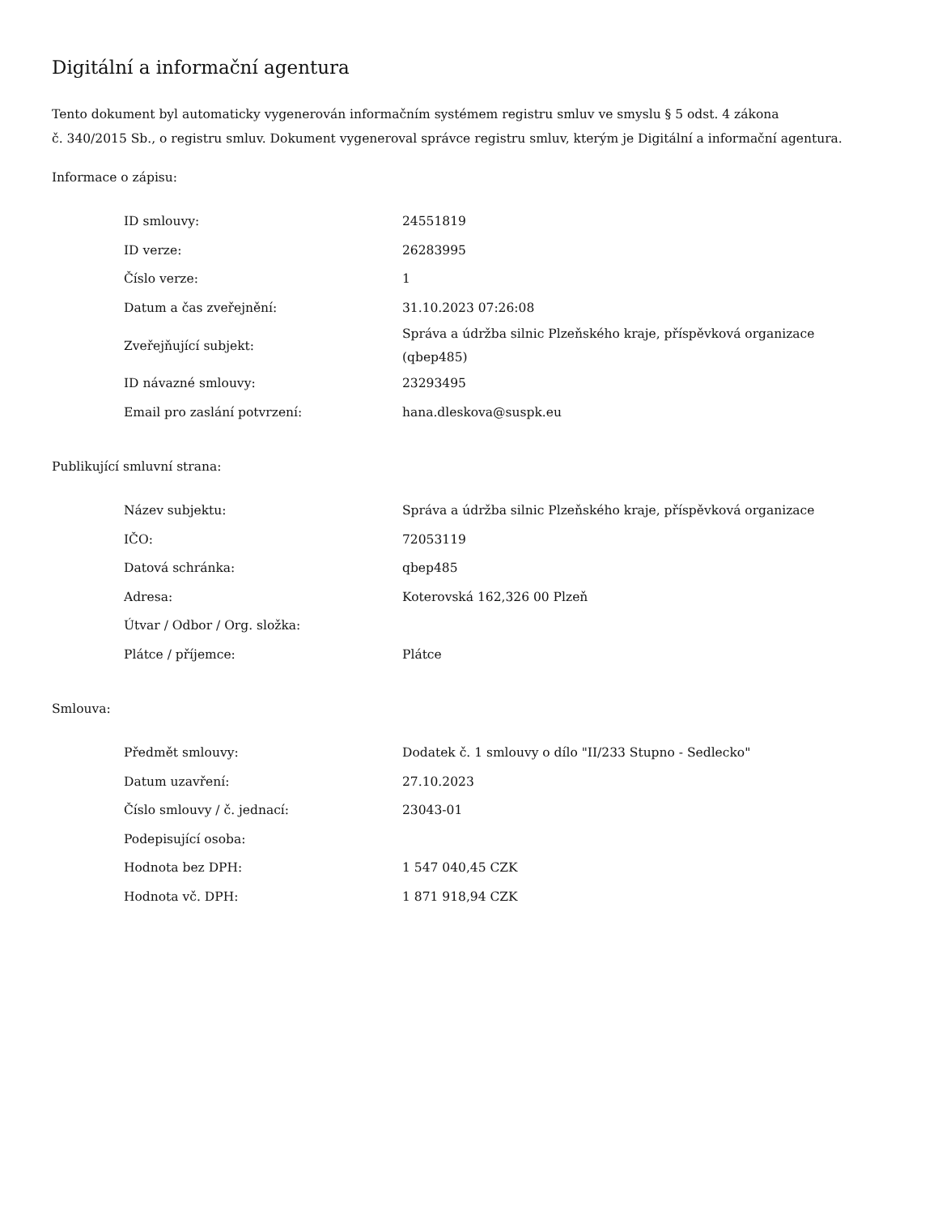Digitální a informační agentura
Tento dokument byl automaticky vygenerován informačním systémem registru smluv ve smyslu § 5 odst. 4 zákona
č. 340/2015 Sb., o registru smluv. Dokument vygeneroval správce registru smluv, kterým je Digitální a informační agentura.
Informace o zápisu:
| ID smlouvy: | 24551819 |
| ID verze: | 26283995 |
| Číslo verze: | 1 |
| Datum a čas zveřejnění: | 31.10.2023 07:26:08 |
| Zveřejňující subjekt: | Správa a údržba silnic Plzeňského kraje, příspěvková organizace (qbep485) |
| ID návazné smlouvy: | 23293495 |
| Email pro zaslání potvrzení: | hana.dleskova@suspk.eu |
Publikující smluvní strana:
| Název subjektu: | Správa a údržba silnic Plzeňského kraje, příspěvková organizace |
| IČO: | 72053119 |
| Datová schránka: | qbep485 |
| Adresa: | Koterovská 162,326 00 Plzeň |
| Útvar / Odbor / Org. složka: | |
| Plátce / příjemce: | Plátce |
Smlouva:
| Předmět smlouvy: | Dodatek č. 1 smlouvy o dílo "II/233 Stupno - Sedlecko" |
| Datum uzavření: | 27.10.2023 |
| Číslo smlouvy / č. jednací: | 23043-01 |
| Podepisující osoba: | |
| Hodnota bez DPH: | 1 547 040,45 CZK |
| Hodnota vč. DPH: | 1 871 918,94 CZK |